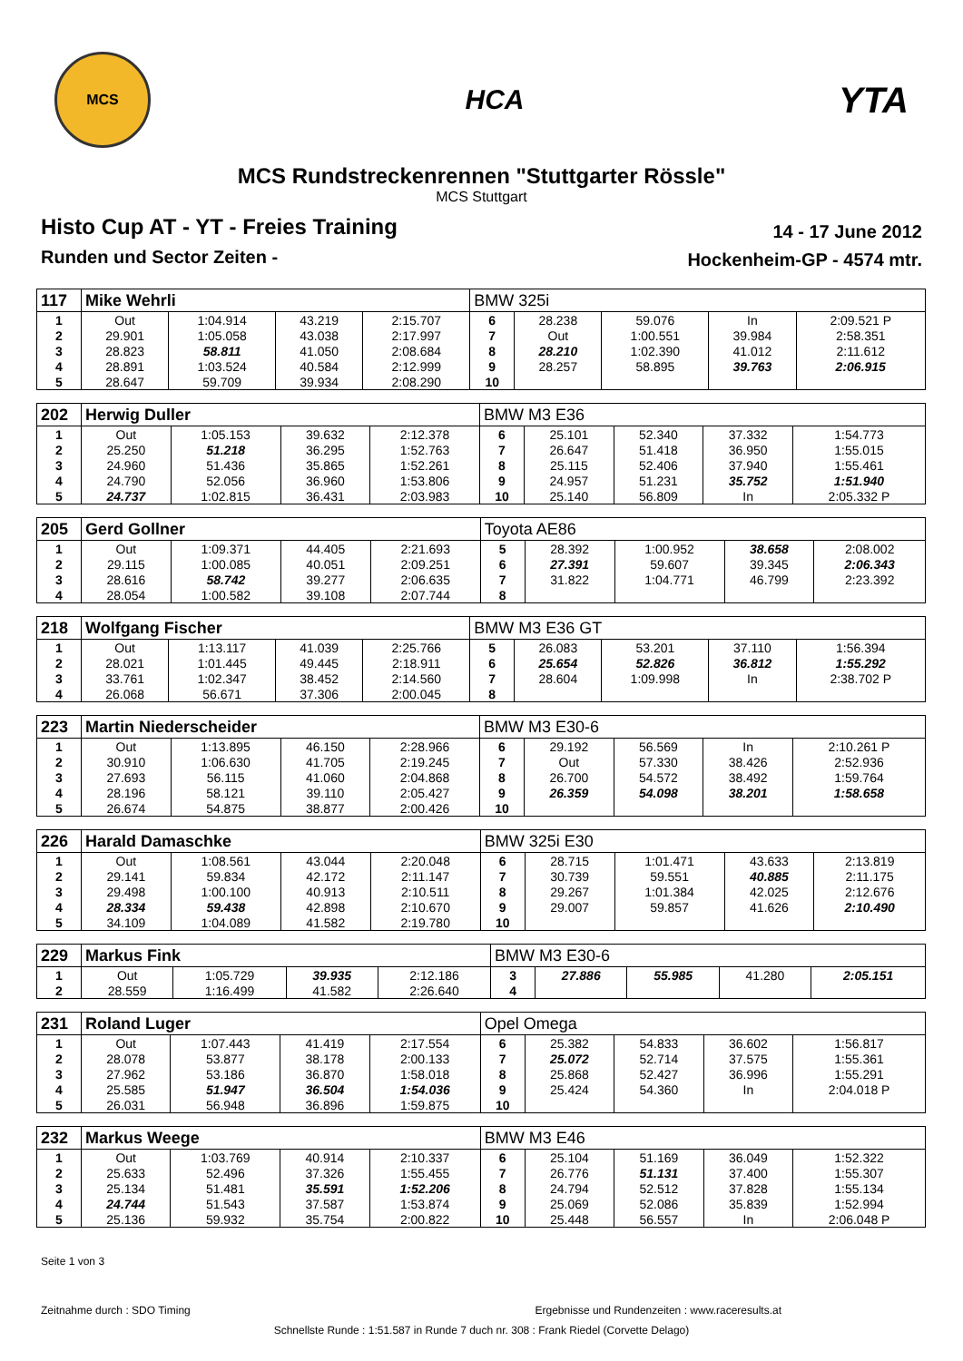MCS
HCA
YTA
MCS Rundstreckenrennen "Stuttgarter Rössle"
MCS Stuttgart
Histo Cup AT - YT - Freies Training
Runden und Sector Zeiten -
14 - 17 June 2012
Hockenheim-GP - 4574 mtr.
| 117 | Mike Wehrli | | | | BMW 325i | | | | |
| 1 | Out | 1:04.914 | 43.219 | 2:15.707 | 6 | 28.238 | 59.076 | In | 2:09.521 P |
| 2 | 29.901 | 1:05.058 | 43.038 | 2:17.997 | 7 | Out | 1:00.551 | 39.984 | 2:58.351 |
| 3 | 28.823 | 58.811 | 41.050 | 2:08.684 | 8 | 28.210 | 1:02.390 | 41.012 | 2:11.612 |
| 4 | 28.891 | 1:03.524 | 40.584 | 2:12.999 | 9 | 28.257 | 58.895 | 39.763 | 2:06.915 |
| 5 | 28.647 | 59.709 | 39.934 | 2:08.290 | 10 | | | | |
| 202 | Herwig Duller | | | | BMW M3 E36 | | | | |
| 1 | Out | 1:05.153 | 39.632 | 2:12.378 | 6 | 25.101 | 52.340 | 37.332 | 1:54.773 |
| 2 | 25.250 | 51.218 | 36.295 | 1:52.763 | 7 | 26.647 | 51.418 | 36.950 | 1:55.015 |
| 3 | 24.960 | 51.436 | 35.865 | 1:52.261 | 8 | 25.115 | 52.406 | 37.940 | 1:55.461 |
| 4 | 24.790 | 52.056 | 36.960 | 1:53.806 | 9 | 24.957 | 51.231 | 35.752 | 1:51.940 |
| 5 | 24.737 | 1:02.815 | 36.431 | 2:03.983 | 10 | 25.140 | 56.809 | In | 2:05.332 P |
| 205 | Gerd Gollner | | | | Toyota AE86 | | | | |
| 1 | Out | 1:09.371 | 44.405 | 2:21.693 | 5 | 28.392 | 1:00.952 | 38.658 | 2:08.002 |
| 2 | 29.115 | 1:00.085 | 40.051 | 2:09.251 | 6 | 27.391 | 59.607 | 39.345 | 2:06.343 |
| 3 | 28.616 | 58.742 | 39.277 | 2:06.635 | 7 | 31.822 | 1:04.771 | 46.799 | 2:23.392 |
| 4 | 28.054 | 1:00.582 | 39.108 | 2:07.744 | 8 | | | | |
| 218 | Wolfgang Fischer | | | | BMW M3 E36 GT | | | | |
| 1 | Out | 1:13.117 | 41.039 | 2:25.766 | 5 | 26.083 | 53.201 | 37.110 | 1:56.394 |
| 2 | 28.021 | 1:01.445 | 49.445 | 2:18.911 | 6 | 25.654 | 52.826 | 36.812 | 1:55.292 |
| 3 | 33.761 | 1:02.347 | 38.452 | 2:14.560 | 7 | 28.604 | 1:09.998 | In | 2:38.702 P |
| 4 | 26.068 | 56.671 | 37.306 | 2:00.045 | 8 | | | | |
| 223 | Martin Niederscheider | | | | BMW M3 E30-6 | | | | |
| 1 | Out | 1:13.895 | 46.150 | 2:28.966 | 6 | 29.192 | 56.569 | In | 2:10.261 P |
| 2 | 30.910 | 1:06.630 | 41.705 | 2:19.245 | 7 | Out | 57.330 | 38.426 | 2:52.936 |
| 3 | 27.693 | 56.115 | 41.060 | 2:04.868 | 8 | 26.700 | 54.572 | 38.492 | 1:59.764 |
| 4 | 28.196 | 58.121 | 39.110 | 2:05.427 | 9 | 26.359 | 54.098 | 38.201 | 1:58.658 |
| 5 | 26.674 | 54.875 | 38.877 | 2:00.426 | 10 | | | | |
| 226 | Harald Damaschke | | | | BMW 325i E30 | | | | |
| 1 | Out | 1:08.561 | 43.044 | 2:20.048 | 6 | 28.715 | 1:01.471 | 43.633 | 2:13.819 |
| 2 | 29.141 | 59.834 | 42.172 | 2:11.147 | 7 | 30.739 | 59.551 | 40.885 | 2:11.175 |
| 3 | 29.498 | 1:00.100 | 40.913 | 2:10.511 | 8 | 29.267 | 1:01.384 | 42.025 | 2:12.676 |
| 4 | 28.334 | 59.438 | 42.898 | 2:10.670 | 9 | 29.007 | 59.857 | 41.626 | 2:10.490 |
| 5 | 34.109 | 1:04.089 | 41.582 | 2:19.780 | 10 | | | | |
| 229 | Markus Fink | | | | BMW M3 E30-6 | | | | |
| 1 | Out | 1:05.729 | 39.935 | 2:12.186 | 3 | 27.886 | 55.985 | 41.280 | 2:05.151 |
| 2 | 28.559 | 1:16.499 | 41.582 | 2:26.640 | 4 | | | | |
| 231 | Roland Luger | | | | Opel Omega | | | | |
| 1 | Out | 1:07.443 | 41.419 | 2:17.554 | 6 | 25.382 | 54.833 | 36.602 | 1:56.817 |
| 2 | 28.078 | 53.877 | 38.178 | 2:00.133 | 7 | 25.072 | 52.714 | 37.575 | 1:55.361 |
| 3 | 27.962 | 53.186 | 36.870 | 1:58.018 | 8 | 25.868 | 52.427 | 36.996 | 1:55.291 |
| 4 | 25.585 | 51.947 | 36.504 | 1:54.036 | 9 | 25.424 | 54.360 | In | 2:04.018 P |
| 5 | 26.031 | 56.948 | 36.896 | 1:59.875 | 10 | | | | |
| 232 | Markus Weege | | | | BMW M3 E46 | | | | |
| 1 | Out | 1:03.769 | 40.914 | 2:10.337 | 6 | 25.104 | 51.169 | 36.049 | 1:52.322 |
| 2 | 25.633 | 52.496 | 37.326 | 1:55.455 | 7 | 26.776 | 51.131 | 37.400 | 1:55.307 |
| 3 | 25.134 | 51.481 | 35.591 | 1:52.206 | 8 | 24.794 | 52.512 | 37.828 | 1:55.134 |
| 4 | 24.744 | 51.543 | 37.587 | 1:53.874 | 9 | 25.069 | 52.086 | 35.839 | 1:52.994 |
| 5 | 25.136 | 59.932 | 35.754 | 2:00.822 | 10 | 25.448 | 56.557 | In | 2:06.048 P |
Seite 1 von 3
Zeitnahme durch : SDO Timing Ergebnisse und Rundenzeiten : www.raceresults.at
Schnellste Runde : 1:51.587 in Runde 7 duch nr. 308 : Frank Riedel (Corvette Delago)